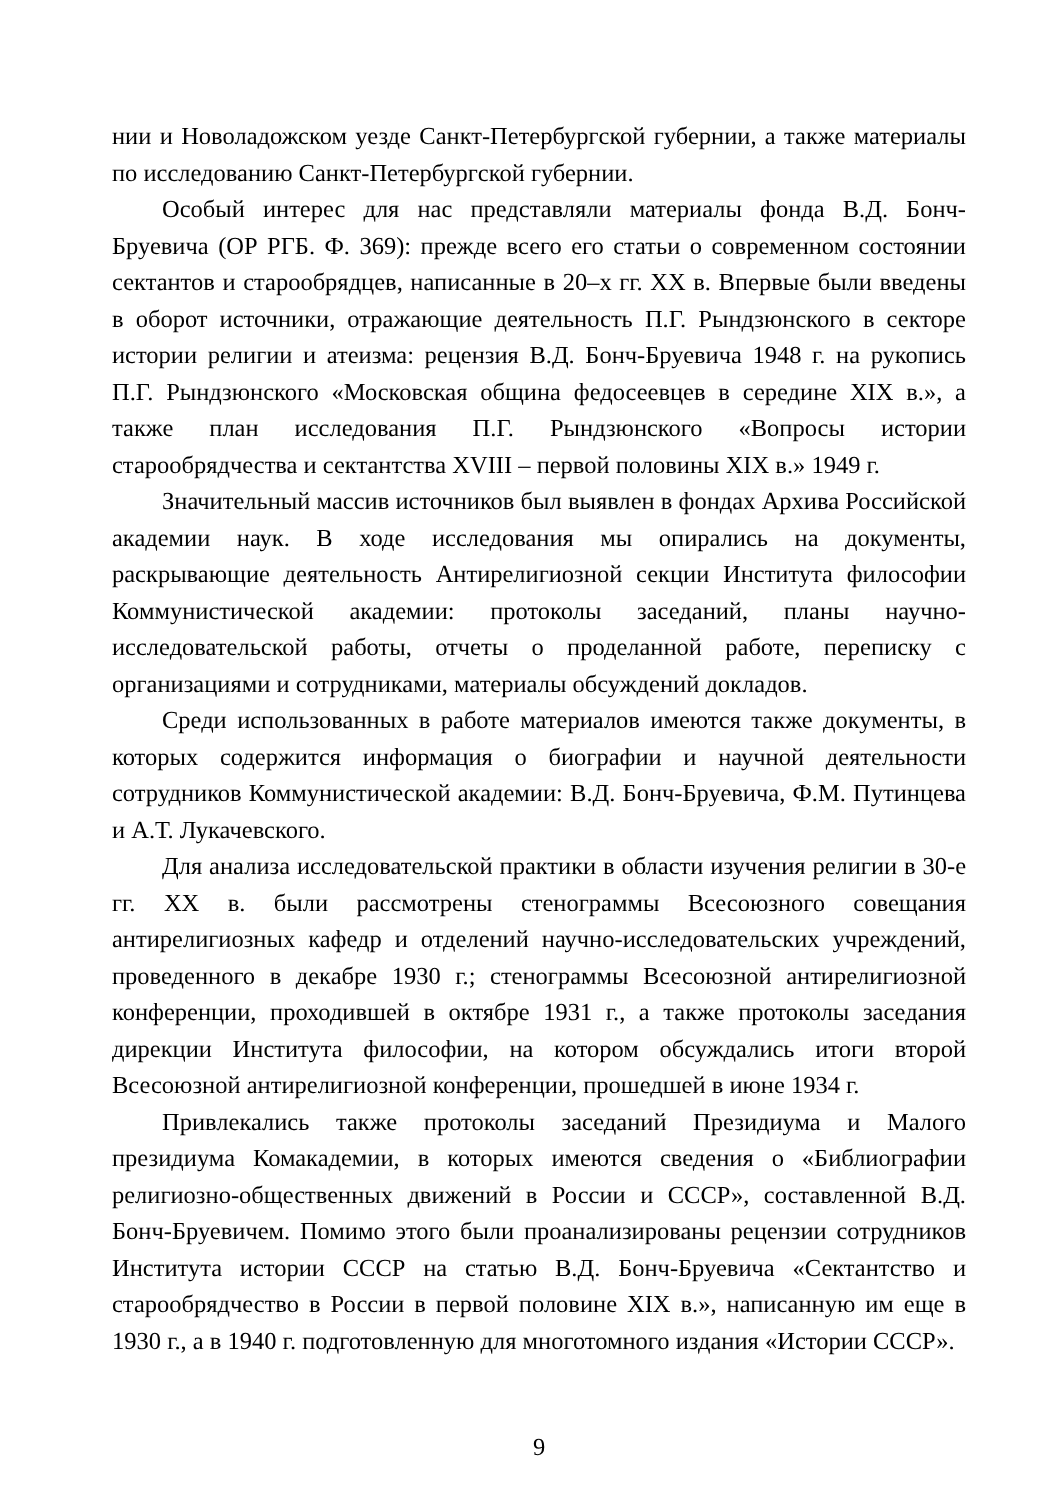нии и Новоладожском уезде Санкт-Петербургской губернии, а также материалы по исследованию Санкт-Петербургской губернии.
Особый интерес для нас представляли материалы фонда В.Д. Бонч-Бруевича (ОР РГБ. Ф. 369): прежде всего его статьи о современном состоянии сектантов и старообрядцев, написанные в 20–х гг. XX в. Впервые были введены в оборот источники, отражающие деятельность П.Г. Рындзюнского в секторе истории религии и атеизма: рецензия В.Д. Бонч-Бруевича 1948 г. на рукопись П.Г. Рындзюнского «Московская община федосеевцев в середине XIX в.», а также план исследования П.Г. Рындзюнского «Вопросы истории старообрядчества и сектантства XVIII – первой половины XIX в.» 1949 г.
Значительный массив источников был выявлен в фондах Архива Российской академии наук. В ходе исследования мы опирались на документы, раскрывающие деятельность Антирелигиозной секции Института философии Коммунистической академии: протоколы заседаний, планы научно-исследовательской работы, отчеты о проделанной работе, переписку с организациями и сотрудниками, материалы обсуждений докладов.
Среди использованных в работе материалов имеются также документы, в которых содержится информация о биографии и научной деятельности сотрудников Коммунистической академии: В.Д. Бонч-Бруевича, Ф.М. Путинцева и А.Т. Лукачевского.
Для анализа исследовательской практики в области изучения религии в 30-е гг. XX в. были рассмотрены стенограммы Всесоюзного совещания антирелигиозных кафедр и отделений научно-исследовательских учреждений, проведенного в декабре 1930 г.; стенограммы Всесоюзной антирелигиозной конференции, проходившей в октябре 1931 г., а также протоколы заседания дирекции Института философии, на котором обсуждались итоги второй Всесоюзной антирелигиозной конференции, прошедшей в июне 1934 г.
Привлекались также протоколы заседаний Президиума и Малого президиума Комакадемии, в которых имеются сведения о «Библиографии религиозно-общественных движений в России и СССР», составленной В.Д. Бонч-Бруевичем. Помимо этого были проанализированы рецензии сотрудников Института истории СССР на статью В.Д. Бонч-Бруевича «Сектантство и старообрядчество в России в первой половине XIX в.», написанную им еще в 1930 г., а в 1940 г. подготовленную для многотомного издания «Истории СССР».
9